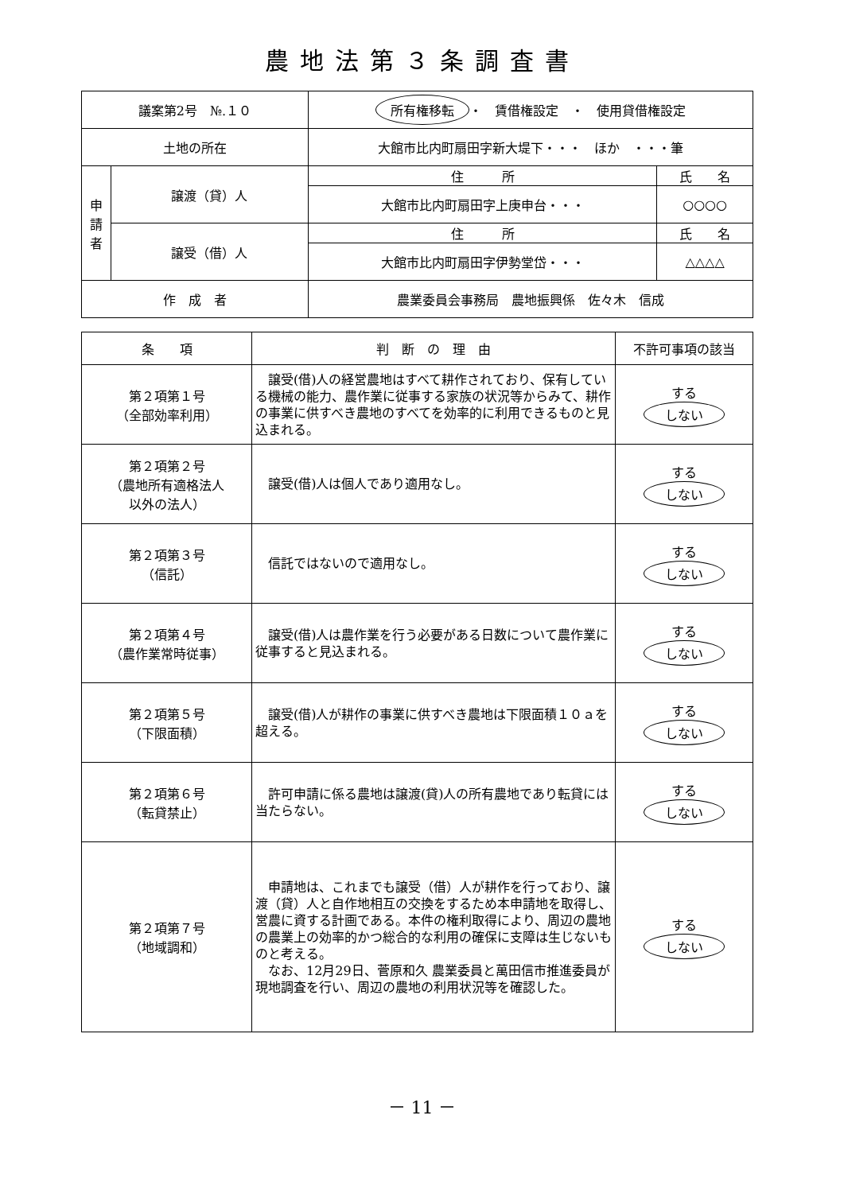農地法第３条調査書
| 議案第2号 №.１０ | | 所有権移転 ・ 賃借権設定 ・ 使用貸借権設定 | |
| 土地の所在 | | 大館市比内町扇田字新大堤下・・・ ほか ・・・筆 | |
| 申 請 者 | 譲渡（貸）人 | 住 所 | 氏 名 |
| | | 大館市比内町扇田字上庚申台・・・ | ○○○○ |
| | 譲受（借）人 | 住 所 | 氏 名 |
| | | 大館市比内町扇田字伊勢堂岱・・・ | △△△△ |
| 作 成 者 | | 農業委員会事務局 農地振興係 佐々木 信成 | |
| 条 項 | 判 断 の 理 由 | 不許可事項の該当 |
| --- | --- | --- |
| 第２項第１号 （全部効率利用） | 譲受(借)人の経営農地はすべて耕作されており、保有している機械の能力、農作業に従事する家族の状況等からみて、耕作の事業に供すべき農地のすべてを効率的に利用できるものと見込まれる。 | する しない |
| 第２項第２号 （農地所有適格法人 以外の法人） | 譲受(借)人は個人であり適用なし。 | する しない |
| 第２項第３号 （信託） | 信託ではないので適用なし。 | する しない |
| 第２項第４号 （農作業常時従事） | 譲受(借)人は農作業を行う必要がある日数について農作業に従事すると見込まれる。 | する しない |
| 第２項第５号 （下限面積） | 譲受(借)人が耕作の事業に供すべき農地は下限面積１０ａを超える。 | する しない |
| 第２項第６号 （転貸禁止） | 許可申請に係る農地は譲渡(貸)人の所有農地であり転貸には当たらない。 | する しない |
| 第２項第７号 （地域調和） | 申請地は、これまでも譲受（借）人が耕作を行っており、譲渡（貸）人と自作地相互の交換をするため本申請地を取得し、営農に資する計画である。本件の権利取得により、周辺の農地の農業上の効率的かつ総合的な利用の確保に支障は生じないものと考える。 なお、12月29日、菅原和久 農業委員と萬田信市推進委員が現地調査を行い、周辺の農地の利用状況等を確認した。 | する しない |
－ 11 －